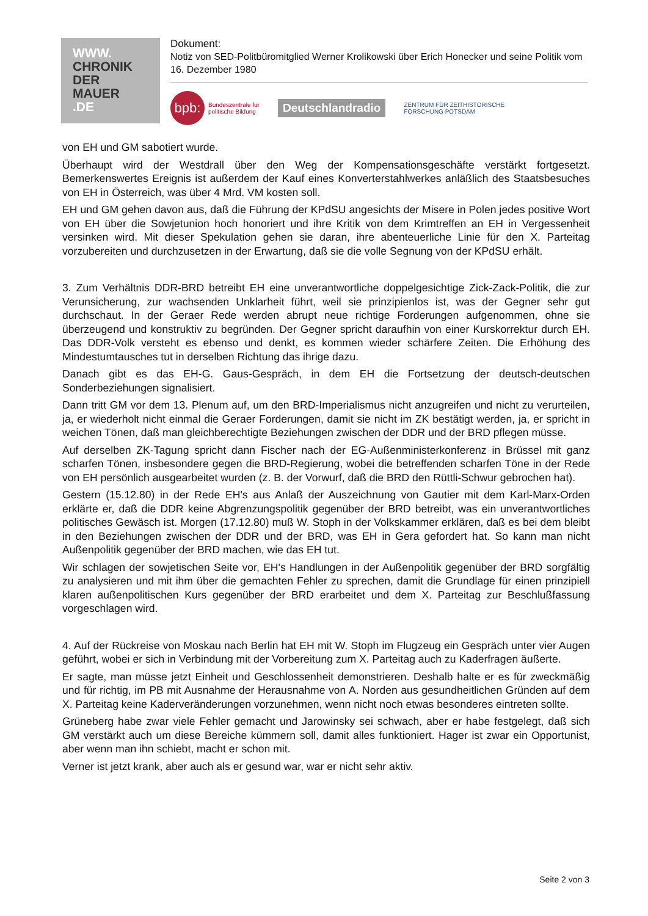WWW.
CHRONIK
DER
MAUER
.DE
Dokument:
Notiz von SED-Politbüromitglied Werner Krolikowski über Erich Honecker und seine Politik vom 16. Dezember 1980
bpb:
Bundeszentrale für
politische Bildung
Deutschlandradio
ZENTRUM FÜR ZEITHISTORISCHE
FORSCHUNG POTSDAM
von EH und GM sabotiert wurde.
Überhaupt wird der Westdrall über den Weg der Kompensationsgeschäfte verstärkt fortgesetzt. Bemerkenswertes Ereignis ist außerdem der Kauf eines Konverterstahlwerkes anläßlich des Staatsbesuches von EH in Österreich, was über 4 Mrd. VM kosten soll.
EH und GM gehen davon aus, daß die Führung der KPdSU angesichts der Misere in Polen jedes positive Wort von EH über die Sowjetunion hoch honoriert und ihre Kritik von dem Krimtreffen an EH in Vergessenheit versinken wird. Mit dieser Spekulation gehen sie daran, ihre abenteuerliche Linie für den X. Parteitag vorzubereiten und durchzusetzen in der Erwartung, daß sie die volle Segnung von der KPdSU erhält.
3. Zum Verhältnis DDR-BRD betreibt EH eine unverantwortliche doppelgesichtige Zick-Zack-Politik, die zur Verunsicherung, zur wachsenden Unklarheit führt, weil sie prinzipienlos ist, was der Gegner sehr gut durchschaut. In der Geraer Rede werden abrupt neue richtige Forderungen aufgenommen, ohne sie überzeugend und konstruktiv zu begründen. Der Gegner spricht daraufhin von einer Kurskorrektur durch EH. Das DDR-Volk versteht es ebenso und denkt, es kommen wieder schärfere Zeiten. Die Erhöhung des Mindestumtausches tut in derselben Richtung das ihrige dazu.
Danach gibt es das EH-G. Gaus-Gespräch, in dem EH die Fortsetzung der deutsch-deutschen Sonderbeziehungen signalisiert.
Dann tritt GM vor dem 13. Plenum auf, um den BRD-Imperialismus nicht anzugreifen und nicht zu verurteilen, ja, er wiederholt nicht einmal die Geraer Forderungen, damit sie nicht im ZK bestätigt werden, ja, er spricht in weichen Tönen, daß man gleichberechtigte Beziehungen zwischen der DDR und der BRD pflegen müsse.
Auf derselben ZK-Tagung spricht dann Fischer nach der EG-Außenministerkonferenz in Brüssel mit ganz scharfen Tönen, insbesondere gegen die BRD-Regierung, wobei die betreffenden scharfen Töne in der Rede von EH persönlich ausgearbeitet wurden (z. B. der Vorwurf, daß die BRD den Rüttli-Schwur gebrochen hat).
Gestern (15.12.80) in der Rede EH's aus Anlaß der Auszeichnung von Gautier mit dem Karl-Marx-Orden erklärte er, daß die DDR keine Abgrenzungspolitik gegenüber der BRD betreibt, was ein unverantwortliches politisches Gewäsch ist. Morgen (17.12.80) muß W. Stoph in der Volkskammer erklären, daß es bei dem bleibt in den Beziehungen zwischen der DDR und der BRD, was EH in Gera gefordert hat. So kann man nicht Außenpolitik gegenüber der BRD machen, wie das EH tut.
Wir schlagen der sowjetischen Seite vor, EH's Handlungen in der Außenpolitik gegenüber der BRD sorgfältig zu analysieren und mit ihm über die gemachten Fehler zu sprechen, damit die Grundlage für einen prinzipiell klaren außenpolitischen Kurs gegenüber der BRD erarbeitet und dem X. Parteitag zur Beschlußfassung vorgeschlagen wird.
4. Auf der Rückreise von Moskau nach Berlin hat EH mit W. Stoph im Flugzeug ein Gespräch unter vier Augen geführt, wobei er sich in Verbindung mit der Vorbereitung zum X. Parteitag auch zu Kaderfragen äußerte.
Er sagte, man müsse jetzt Einheit und Geschlossenheit demonstrieren. Deshalb halte er es für zweckmäßig und für richtig, im PB mit Ausnahme der Herausnahme von A. Norden aus gesundheitlichen Gründen auf dem X. Parteitag keine Kaderveränderungen vorzunehmen, wenn nicht noch etwas besonderes eintreten sollte.
Grüneberg habe zwar viele Fehler gemacht und Jarowinsky sei schwach, aber er habe festgelegt, daß sich GM verstärkt auch um diese Bereiche kümmern soll, damit alles funktioniert. Hager ist zwar ein Opportunist, aber wenn man ihn schiebt, macht er schon mit.
Verner ist jetzt krank, aber auch als er gesund war, war er nicht sehr aktiv.
Seite 2 von 3